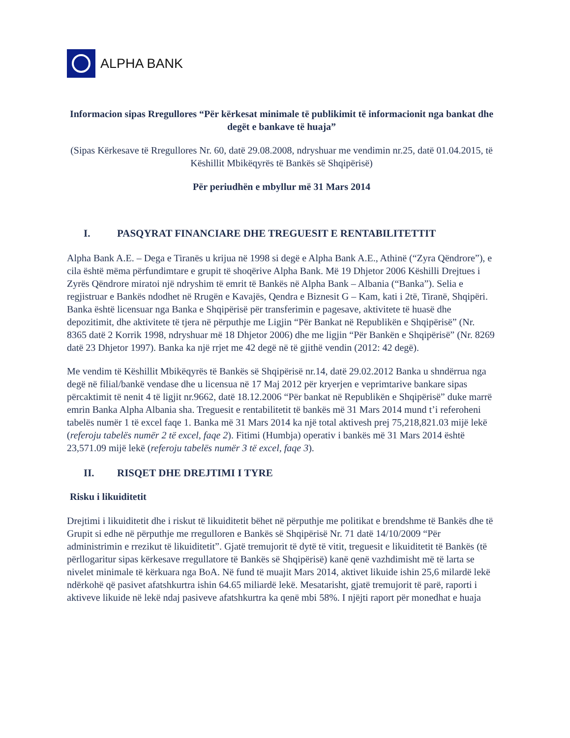ALPHA BANK
Informacion sipas Rregullores “Për kërkesat minimale të publikimit të informacionit nga bankat dhe degët e bankave të huaja”
(Sipas Kërkesave të Rregullores Nr. 60, datë 29.08.2008, ndryshuar me vendimin nr.25, datë 01.04.2015, të Këshillit Mbikëqyrës të Bankës së Shqipërisë)
Për periudhën e mbyllur më 31 Mars 2014
I. PASQYRAT FINANCIARE DHE TREGUESIT E RENTABILITETTIT
Alpha Bank A.E. – Dega e Tiranës u krijua në 1998 si degë e Alpha Bank A.E., Athinë (“Zyra Qëndrore”), e cila është mëma përfundimtare e grupit të shoqërive Alpha Bank. Më 19 Dhjetor 2006 Këshilli Drejtues i Zyrës Qëndrore miratoi një ndryshim të emrit të Bankës në Alpha Bank – Albania (“Banka”). Selia e regjistruar e Bankës ndodhet në Rrugën e Kavajës, Qendra e Biznesit G – Kam, kati i 2të, Tiranë, Shqipëri. Banka është licensuar nga Banka e Shqipërisë për transferimin e pagesave, aktivitete të huasë dhe depozitimit, dhe aktivitete të tjera në përputhje me Ligjin “Për Bankat në Republikën e Shqipërisë” (Nr. 8365 datë 2 Korrik 1998, ndryshuar më 18 Dhjetor 2006) dhe me ligjin “Për Bankën e Shqipërisë” (Nr. 8269 datë 23 Dhjetor 1997). Banka ka një rrjet me 42 degë në të gjithë vendin (2012: 42 degë).
Me vendim të Këshillit Mbikëqyrës të Bankës së Shqipërisë nr.14, datë 29.02.2012 Banka u shndërrua nga degë në filial/bankë vendase dhe u licensua në 17 Maj 2012 për kryerjen e veprimtarive bankare sipas përcaktimit të nenit 4 të ligjit nr.9662, datë 18.12.2006 “Për bankat në Republikën e Shqipërisë” duke marrë emrin Banka Alpha Albania sha. Treguesit e rentabilitetit të bankës më 31 Mars 2014 mund t’i referoheni tabelës numër 1 të excel faqe 1. Banka më 31 Mars 2014 ka një total aktivesh prej 75,218,821.03 mijë lekë (referoju tabelës numër 2 të excel, faqe 2). Fitimi (Humbja) operativ i bankës më 31 Mars 2014 është 23,571.09 mijë lekë (referoju tabelës numër 3 të excel, faqe 3).
II. RISQET DHE DREJTIMI I TYRE
Risku i likuiditetit
Drejtimi i likuiditetit dhe i riskut të likuiditetit bëhet në përputhje me politikat e brendshme të Bankës dhe të Grupit si edhe në përputhje me rregulloren e Bankës së Shqipërisë Nr. 71 datë 14/10/2009 “Për administrimin e rrezikut të likuiditetit”. Gjatë tremujorit të dytë të vitit, treguesit e likuiditetit të Bankës (të përllogaritur sipas kërkesave rregullatore të Bankës së Shqipërisë) kanë qenë vazhdimisht më të larta se nivelet minimale të kërkuara nga BoA. Në fund të muajit Mars 2014, aktivet likuide ishin 25,6 milardë lekë ndërkohë që pasivet afatshkurtra ishin 64.65 miliardë lekë. Mesatarisht, gjatë tremujorit të parë, raporti i aktiveve likuide në lekë ndaj pasiveve afatshkurtra ka qenë mbi 58%. I njëjti raport për monedhat e huaja